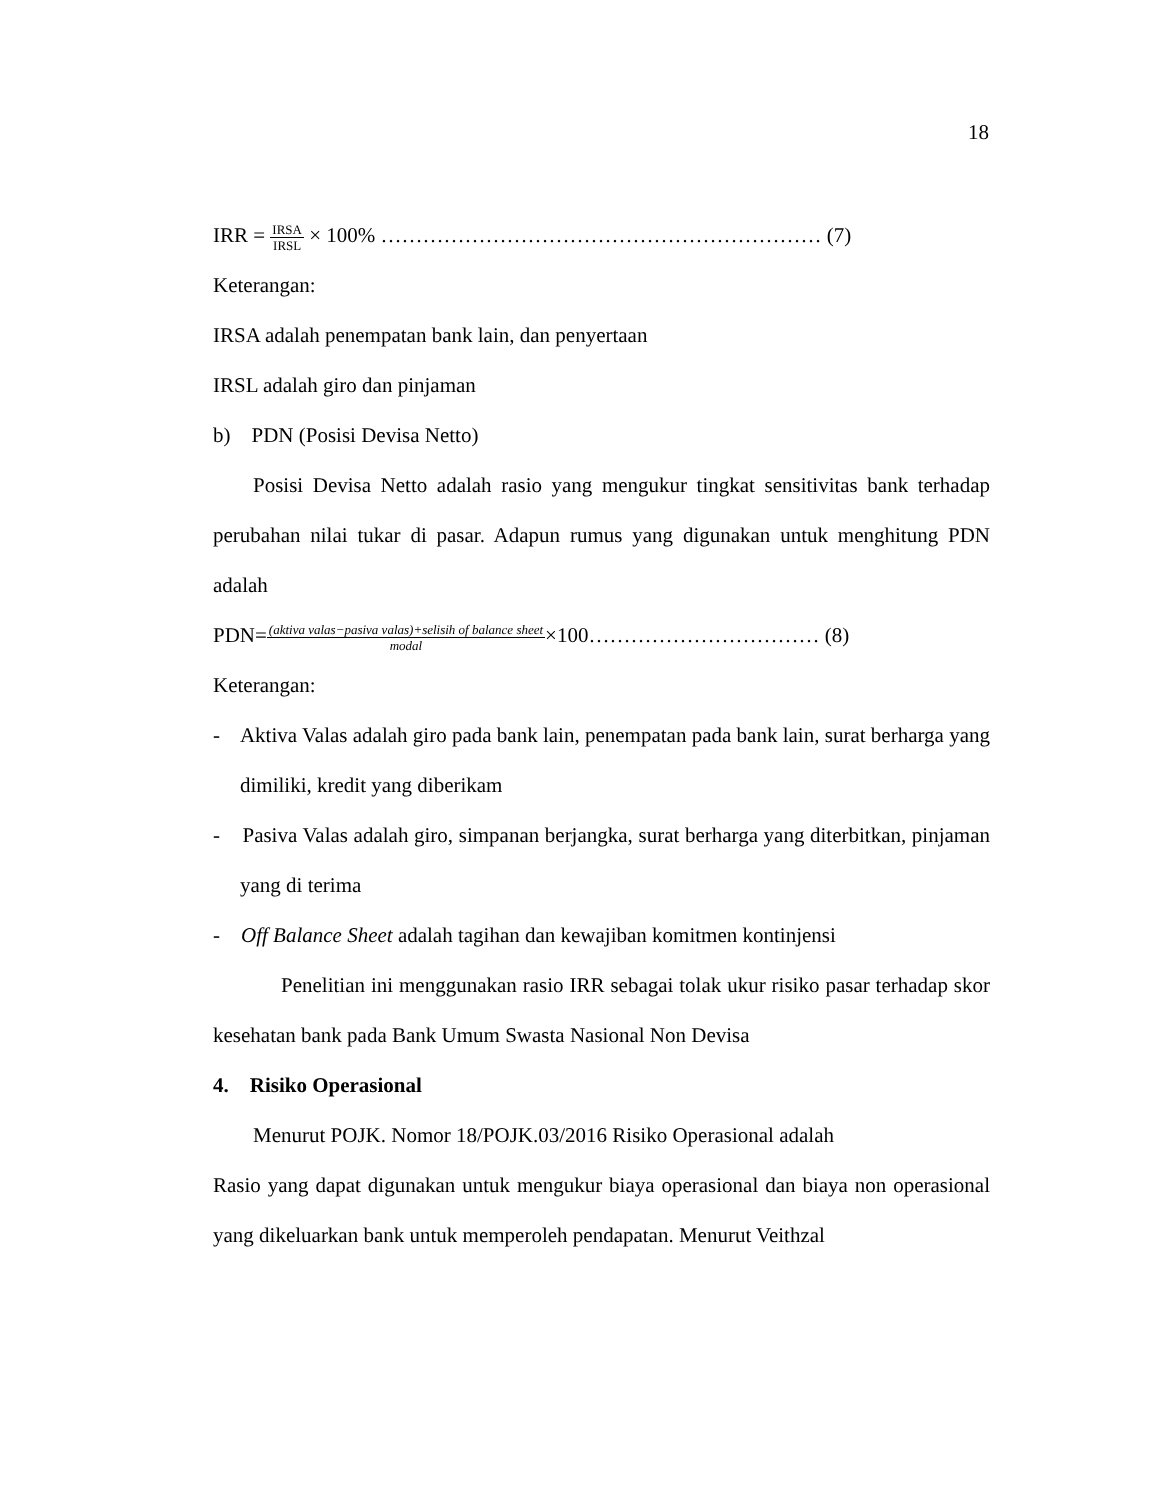18
IRR = IRSA IRSL × 100% ……………………………………………………… (7)
Keterangan:
IRSA adalah penempatan bank lain, dan penyertaan
IRSL adalah giro dan pinjaman
b) PDN (Posisi Devisa Netto)
Posisi Devisa Netto adalah rasio yang mengukur tingkat sensitivitas bank terhadap perubahan nilai tukar di pasar. Adapun rumus yang digunakan untuk menghitung PDN adalah
PDN=(aktiva valas−pasiva valas)+selisih of balance sheet modal×100…………………………… (8)
Keterangan:
- Aktiva Valas adalah giro pada bank lain, penempatan pada bank lain, surat berharga yang dimiliki, kredit yang diberikam
- Pasiva Valas adalah giro, simpanan berjangka, surat berharga yang diterbitkan, pinjaman yang di terima
- Off Balance Sheet adalah tagihan dan kewajiban komitmen kontinjensi
Penelitian ini menggunakan rasio IRR sebagai tolak ukur risiko pasar terhadap skor kesehatan bank pada Bank Umum Swasta Nasional Non Devisa
4. Risiko Operasional
Menurut POJK. Nomor 18/POJK.03/2016 Risiko Operasional adalah
Rasio yang dapat digunakan untuk mengukur biaya operasional dan biaya non operasional yang dikeluarkan bank untuk memperoleh pendapatan. Menurut Veithzal